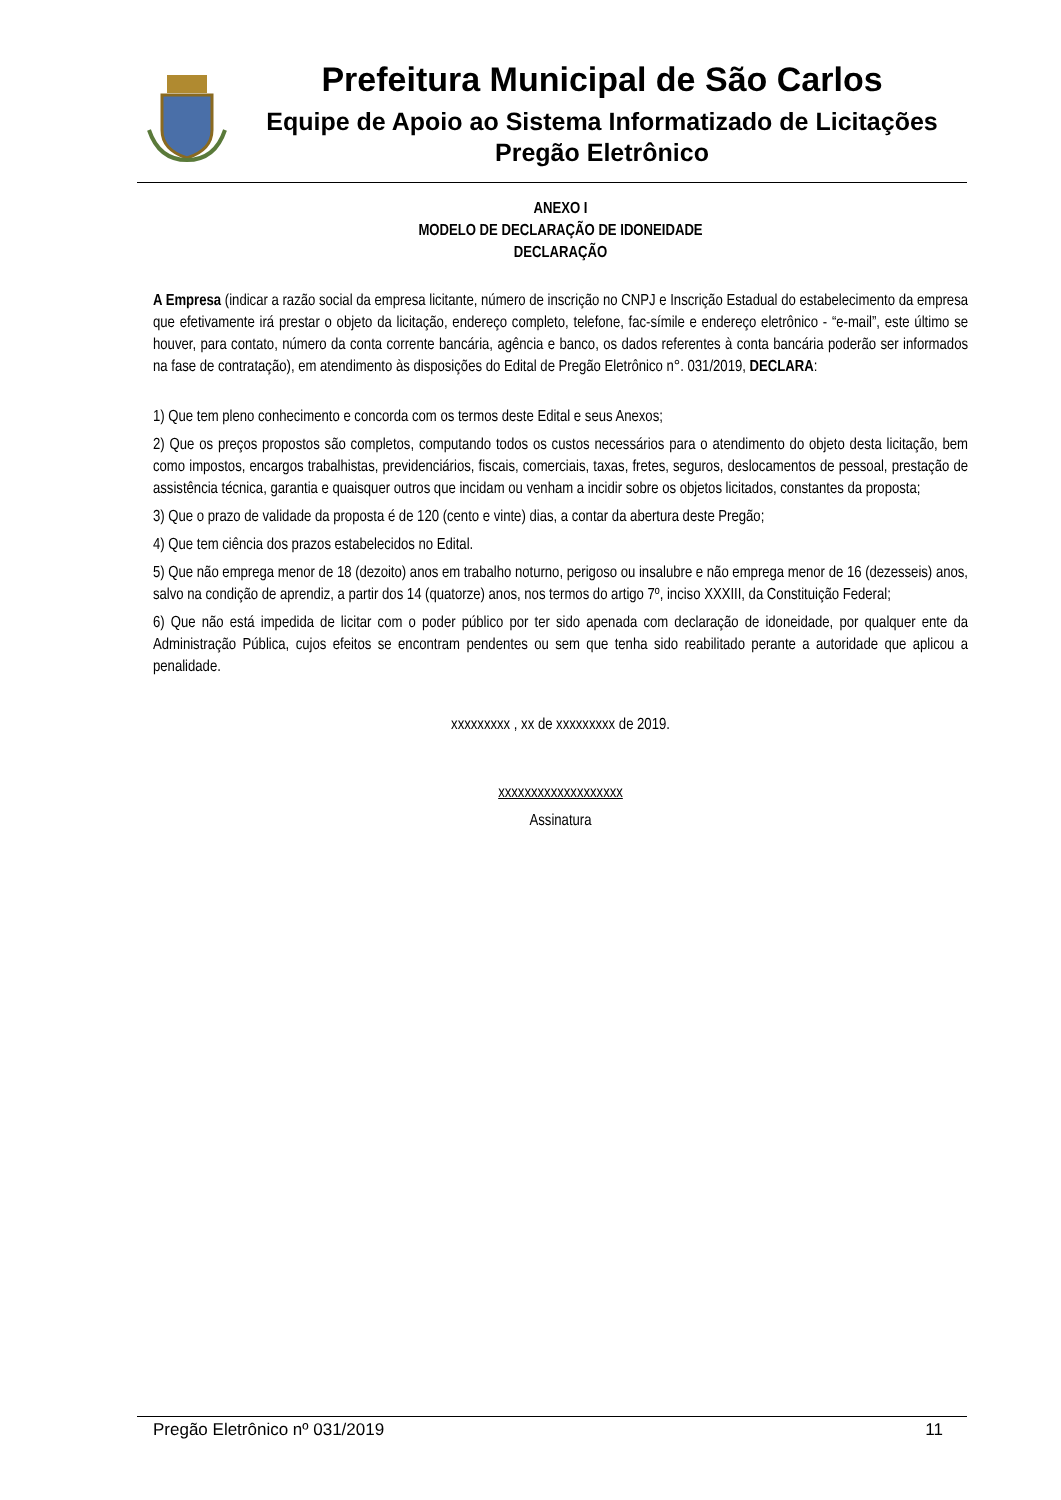Prefeitura Municipal de São Carlos
Equipe de Apoio ao Sistema Informatizado de Licitações
Pregão Eletrônico
ANEXO I
MODELO DE DECLARAÇÃO DE IDONEIDADE
DECLARAÇÃO
A Empresa (indicar a razão social da empresa licitante, número de inscrição no CNPJ e Inscrição Estadual do estabelecimento da empresa que efetivamente irá prestar o objeto da licitação, endereço completo, telefone, fac-símile e endereço eletrônico - “e-mail”, este último se houver, para contato, número da conta corrente bancária, agência e banco, os dados referentes à conta bancária poderão ser informados na fase de contratação), em atendimento às disposições do Edital de Pregão Eletrônico n°. 031/2019, DECLARA:
1) Que tem pleno conhecimento e concorda com os termos deste Edital e seus Anexos;
2) Que os preços propostos são completos, computando todos os custos necessários para o atendimento do objeto desta licitação, bem como impostos, encargos trabalhistas, previdenciários, fiscais, comerciais, taxas, fretes, seguros, deslocamentos de pessoal, prestação de assistência técnica, garantia e quaisquer outros que incidam ou venham a incidir sobre os objetos licitados, constantes da proposta;
3) Que o prazo de validade da proposta é de 120 (cento e vinte) dias, a contar da abertura deste Pregão;
4) Que tem ciência dos prazos estabelecidos no Edital.
5) Que não emprega menor de 18 (dezoito) anos em trabalho noturno, perigoso ou insalubre e não emprega menor de 16 (dezesseis) anos, salvo na condição de aprendiz, a partir dos 14 (quatorze) anos, nos termos do artigo 7º, inciso XXXIII, da Constituição Federal;
6) Que não está impedida de licitar com o poder público por ter sido apenada com declaração de idoneidade, por qualquer ente da Administração Pública, cujos efeitos se encontram pendentes ou sem que tenha sido reabilitado perante a autoridade que aplicou a penalidade.
xxxxxxxxx , xx de xxxxxxxxx de 2019.
xxxxxxxxxxxxxxxxxxx
Assinatura
Pregão Eletrônico nº 031/2019 11